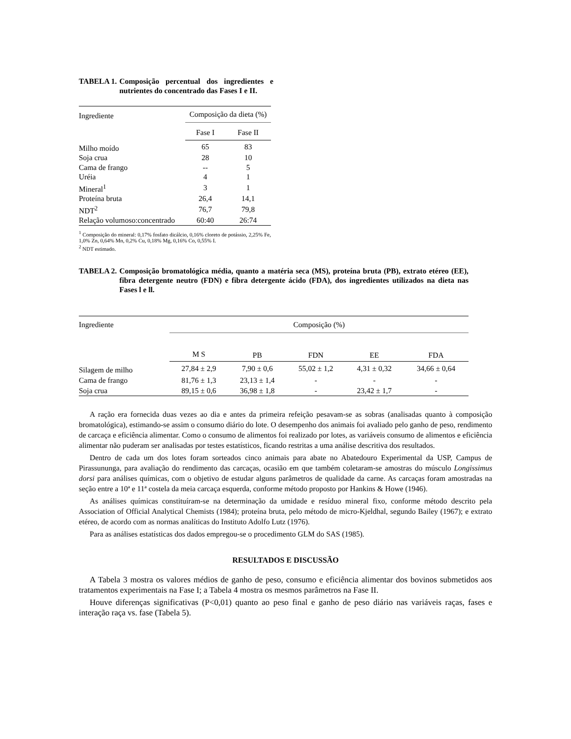TABELA 1. Composição percentual dos ingredientes e nutrientes do concentrado das Fases I e II.
| Ingrediente | Composição da dieta (%) | |
| | Fase I | Fase II |
| Milho moído | 65 | 83 |
| Soja crua | 28 | 10 |
| Cama de frango | -- | 5 |
| Uréia | 4 | 1 |
| Mineral<sup>1</sup> | 3 | 1 |
| Proteína bruta | 26,4 | 14,1 |
| NDT<sup>2</sup> | 76,7 | 79,8 |
| Relação volumoso:concentrado | 60:40 | 26:74 |
<sup>1</sup> Composição do mineral: 0,17% fosfato dicálcio, 0,16% cloreto de potássio, 2,25% Fe, 1,0% Zn, 0,64% Mn, 0,2% Cu, 0,18% Mg, 0,16% Co, 0,55% I.
<sup>2</sup> NDT estimado.
TABELA 2. Composição bromatológica média, quanto a matéria seca (MS), proteína bruta (PB), extrato etéreo (EE), fibra detergente neutro (FDN) e fibra detergente ácido (FDA), dos ingredientes utilizados na dieta nas Fases l e ll.
| Ingrediente | Composição (%) | | | | |
| | M S | PB | FDN | EE | FDA |
| Silagem de milho | 27,84 ± 2,9 | 7,90 ± 0,6 | 55,02 ± 1,2 | 4,31 ± 0,32 | 34,66 ± 0,64 |
| Cama de frango | 81,76 ± 1,3 | 23,13 ± 1,4 | - | - | - |
| Soja crua | 89,15 ± 0,6 | 36,98 ± 1,8 | - | 23,42 ± 1,7 | - |
A ração era fornecida duas vezes ao dia e antes da primeira refeição pesavam-se as sobras (analisadas quanto à composição bromatológica), estimando-se assim o consumo diário do lote. O desempenho dos animais foi avaliado pelo ganho de peso, rendimento de carcaça e eficiência alimentar. Como o consumo de alimentos foi realizado por lotes, as variáveis consumo de alimentos e eficiência alimentar não puderam ser analisadas por testes estatísticos, ficando restritas a uma análise descritiva dos resultados.
Dentro de cada um dos lotes foram sorteados cinco animais para abate no Abatedouro Experimental da USP, Campus de Pirassununga, para avaliação do rendimento das carcaças, ocasião em que também coletaram-se amostras do músculo Longissimus dorsi para análises químicas, com o objetivo de estudar alguns parâmetros de qualidade da carne. As carcaças foram amostradas na seção entre a 10ª e 11ª costela da meia carcaça esquerda, conforme método proposto por Hankins & Howe (1946).
As análises químicas constituíram-se na determinação da umidade e resíduo mineral fixo, conforme método descrito pela Association of Official Analytical Chemists (1984); proteína bruta, pelo método de micro-Kjeldhal, segundo Bailey (1967); e extrato etéreo, de acordo com as normas analíticas do Instituto Adolfo Lutz (1976).
Para as análises estatísticas dos dados empregou-se o procedimento GLM do SAS (1985).
RESULTADOS E DISCUSSÃO
A Tabela 3 mostra os valores médios de ganho de peso, consumo e eficiência alimentar dos bovinos submetidos aos tratamentos experimentais na Fase I; a Tabela 4 mostra os mesmos parâmetros na Fase II.
Houve diferenças significativas (P<0,01) quanto ao peso final e ganho de peso diário nas variáveis raças, fases e interação raça vs. fase (Tabela 5).